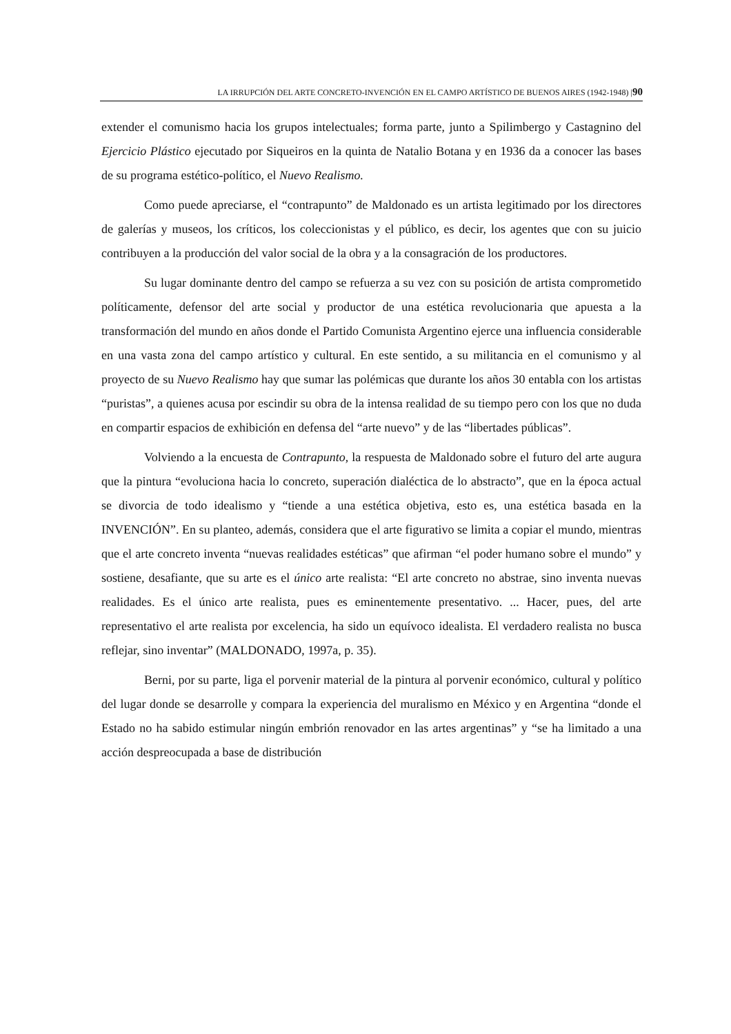LA IRRUPCIÓN DEL ARTE CONCRETO-INVENCIÓN EN EL CAMPO ARTÍSTICO DE BUENOS AIRES (1942-1948) |90
extender el comunismo hacia los grupos intelectuales; forma parte, junto a Spilimbergo y Castagnino del Ejercicio Plástico ejecutado por Siqueiros en la quinta de Natalio Botana y en 1936 da a conocer las bases de su programa estético-político, el Nuevo Realismo.
Como puede apreciarse, el “contrapunto” de Maldonado es un artista legitimado por los directores de galerías y museos, los críticos, los coleccionistas y el público, es decir, los agentes que con su juicio contribuyen a la producción del valor social de la obra y a la consagración de los productores.
Su lugar dominante dentro del campo se refuerza a su vez con su posición de artista comprometido políticamente, defensor del arte social y productor de una estética revolucionaria que apuesta a la transformación del mundo en años donde el Partido Comunista Argentino ejerce una influencia considerable en una vasta zona del campo artístico y cultural. En este sentido, a su militancia en el comunismo y al proyecto de su Nuevo Realismo hay que sumar las polémicas que durante los años 30 entabla con los artistas “puristas”, a quienes acusa por escindir su obra de la intensa realidad de su tiempo pero con los que no duda en compartir espacios de exhibición en defensa del “arte nuevo” y de las “libertades públicas”.
Volviendo a la encuesta de Contrapunto, la respuesta de Maldonado sobre el futuro del arte augura que la pintura “evoluciona hacia lo concreto, superación dialéctica de lo abstracto”, que en la época actual se divorcia de todo idealismo y “tiende a una estética objetiva, esto es, una estética basada en la INVENCIÓN”. En su planteo, además, considera que el arte figurativo se limita a copiar el mundo, mientras que el arte concreto inventa “nuevas realidades estéticas” que afirman “el poder humano sobre el mundo” y sostiene, desafiante, que su arte es el único arte realista: “El arte concreto no abstrae, sino inventa nuevas realidades. Es el único arte realista, pues es eminentemente presentativo. ... Hacer, pues, del arte representativo el arte realista por excelencia, ha sido un equívoco idealista. El verdadero realista no busca reflejar, sino inventar” (MALDONADO, 1997a, p. 35).
Berni, por su parte, liga el porvenir material de la pintura al porvenir económico, cultural y político del lugar donde se desarrolle y compara la experiencia del muralismo en México y en Argentina “donde el Estado no ha sabido estimular ningún embrión renovador en las artes argentinas” y “se ha limitado a una acción despreocupada a base de distribución